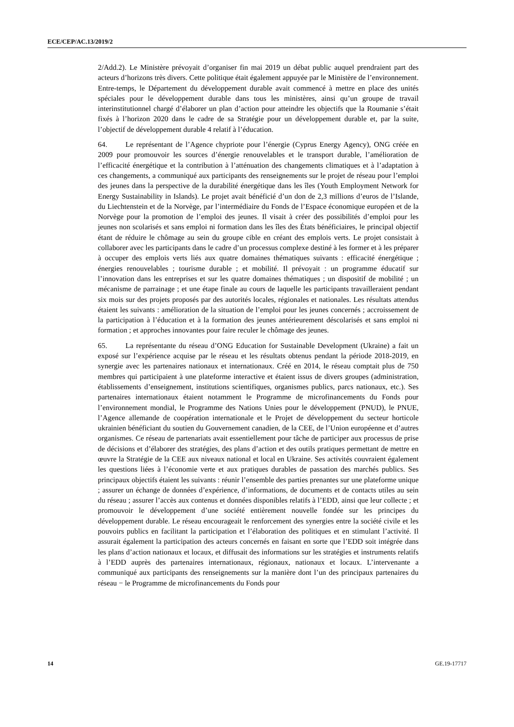ECE/CEP/AC.13/2019/2
2/Add.2). Le Ministère prévoyait d’organiser fin mai 2019 un débat public auquel prendraient part des acteurs d’horizons très divers. Cette politique était également appuyée par le Ministère de l’environnement. Entre-temps, le Département du développement durable avait commencé à mettre en place des unités spéciales pour le développement durable dans tous les ministères, ainsi qu’un groupe de travail interinstitutionnel chargé d’élaborer un plan d’action pour atteindre les objectifs que la Roumanie s’était fixés à l’horizon 2020 dans le cadre de sa Stratégie pour un développement durable et, par la suite, l’objectif de développement durable 4 relatif à l’éducation.
64. Le représentant de l’Agence chypriote pour l’énergie (Cyprus Energy Agency), ONG créée en 2009 pour promouvoir les sources d’énergie renouvelables et le transport durable, l’amélioration de l’efficacité énergétique et la contribution à l’atténuation des changements climatiques et à l’adaptation à ces changements, a communiqué aux participants des renseignements sur le projet de réseau pour l’emploi des jeunes dans la perspective de la durabilité énergétique dans les îles (Youth Employment Network for Energy Sustainability in Islands). Le projet avait bénéficié d’un don de 2,3 millions d’euros de l’Islande, du Liechtenstein et de la Norvège, par l’intermédiaire du Fonds de l’Espace économique européen et de la Norvège pour la promotion de l’emploi des jeunes. Il visait à créer des possibilités d’emploi pour les jeunes non scolarisés et sans emploi ni formation dans les îles des États bénéficiaires, le principal objectif étant de réduire le chômage au sein du groupe cible en créant des emplois verts. Le projet consistait à collaborer avec les participants dans le cadre d’un processus complexe destiné à les former et à les préparer à occuper des emplois verts liés aux quatre domaines thématiques suivants : efficacité énergétique ; énergies renouvelables ; tourisme durable ; et mobilité. Il prévoyait : un programme éducatif sur l’innovation dans les entreprises et sur les quatre domaines thématiques ; un dispositif de mobilité ; un mécanisme de parrainage ; et une étape finale au cours de laquelle les participants travailleraient pendant six mois sur des projets proposés par des autorités locales, régionales et nationales. Les résultats attendus étaient les suivants : amélioration de la situation de l’emploi pour les jeunes concernés ; accroissement de la participation à l’éducation et à la formation des jeunes antérieurement déscolarisés et sans emploi ni formation ; et approches innovantes pour faire reculer le chômage des jeunes.
65. La représentante du réseau d’ONG Education for Sustainable Development (Ukraine) a fait un exposé sur l’expérience acquise par le réseau et les résultats obtenus pendant la période 2018-2019, en synergie avec les partenaires nationaux et internationaux. Créé en 2014, le réseau comptait plus de 750 membres qui participaient à une plateforme interactive et étaient issus de divers groupes (administration, établissements d’enseignement, institutions scientifiques, organismes publics, parcs nationaux, etc.). Ses partenaires internationaux étaient notamment le Programme de microfinancements du Fonds pour l’environnement mondial, le Programme des Nations Unies pour le développement (PNUD), le PNUE, l’Agence allemande de coopération internationale et le Projet de développement du secteur horticole ukrainien bénéficiant du soutien du Gouvernement canadien, de la CEE, de l’Union européenne et d’autres organismes. Ce réseau de partenariats avait essentiellement pour tâche de participer aux processus de prise de décisions et d’élaborer des stratégies, des plans d’action et des outils pratiques permettant de mettre en œuvre la Stratégie de la CEE aux niveaux national et local en Ukraine. Ses activités couvraient également les questions liées à l’économie verte et aux pratiques durables de passation des marchés publics. Ses principaux objectifs étaient les suivants : réunir l’ensemble des parties prenantes sur une plateforme unique ; assurer un échange de données d’expérience, d’informations, de documents et de contacts utiles au sein du réseau ; assurer l’accès aux contenus et données disponibles relatifs à l’EDD, ainsi que leur collecte ; et promouvoir le développement d’une société entièrement nouvelle fondée sur les principes du développement durable. Le réseau encourageait le renforcement des synergies entre la société civile et les pouvoirs publics en facilitant la participation et l’élaboration des politiques et en stimulant l’activité. Il assurait également la participation des acteurs concernés en faisant en sorte que l’EDD soit intégrée dans les plans d’action nationaux et locaux, et diffusait des informations sur les stratégies et instruments relatifs à l’EDD auprès des partenaires internationaux, régionaux, nationaux et locaux. L’intervenante a communiqué aux participants des renseignements sur la manière dont l’un des principaux partenaires du réseau − le Programme de microfinancements du Fonds pour
14 GE.19-17717